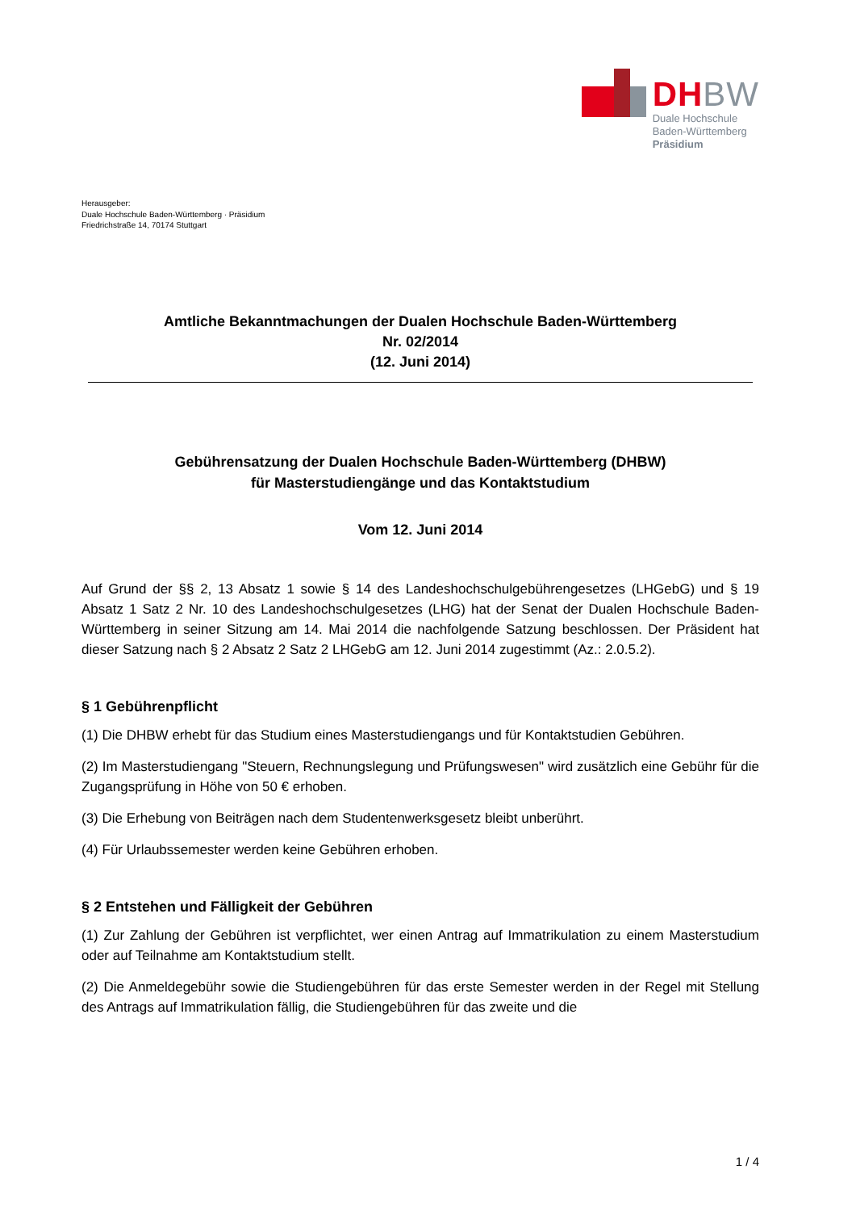DHBW
Duale Hochschule
Baden-Württemberg
Präsidium
Herausgeber:
Duale Hochschule Baden-Württemberg · Präsidium
Friedrichstraße 14, 70174 Stuttgart
Amtliche Bekanntmachungen der Dualen Hochschule Baden-Württemberg
Nr. 02/2014
(12. Juni 2014)
Gebührensatzung der Dualen Hochschule Baden-Württemberg (DHBW)
für Masterstudiengänge und das Kontaktstudium
Vom 12. Juni 2014
Auf Grund der §§ 2, 13 Absatz 1 sowie § 14 des Landeshochschulgebührengesetzes (LHGebG) und § 19 Absatz 1 Satz 2 Nr. 10 des Landeshochschulgesetzes (LHG) hat der Senat der Dualen Hochschule Baden-Württemberg in seiner Sitzung am 14. Mai 2014 die nachfolgende Satzung beschlossen. Der Präsident hat dieser Satzung nach § 2 Absatz 2 Satz 2 LHGebG am 12. Juni 2014 zugestimmt (Az.: 2.0.5.2).
§ 1 Gebührenpflicht
(1) Die DHBW erhebt für das Studium eines Masterstudiengangs und für Kontaktstudien Gebühren.
(2) Im Masterstudiengang "Steuern, Rechnungslegung und Prüfungswesen" wird zusätzlich eine Gebühr für die Zugangsprüfung in Höhe von 50 € erhoben.
(3) Die Erhebung von Beiträgen nach dem Studentenwerksgesetz bleibt unberührt.
(4) Für Urlaubssemester werden keine Gebühren erhoben.
§ 2 Entstehen und Fälligkeit der Gebühren
(1) Zur Zahlung der Gebühren ist verpflichtet, wer einen Antrag auf Immatrikulation zu einem Masterstudium oder auf Teilnahme am Kontaktstudium stellt.
(2) Die Anmeldegebühr sowie die Studiengebühren für das erste Semester werden in der Regel mit Stellung des Antrags auf Immatrikulation fällig, die Studiengebühren für das zweite und die
1 / 4